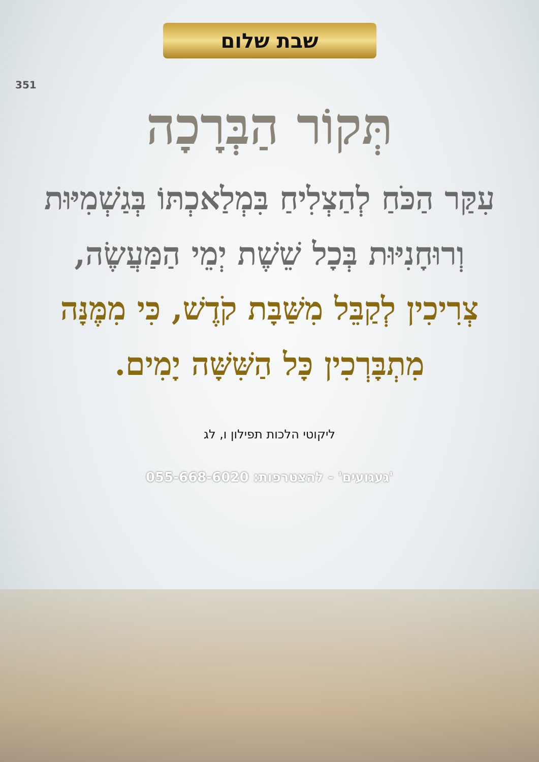שבת שלום
351
תְּקוֹר הַבְּרָכָה
עִקַּר הַכֹּחַ לְהַצְלִיחַ בִּמְלַאכְתּוֹ בְּגַשְׁמִיּוּת וְרוּחָנִיּוּת בְּכָל שֵׁשֶׁת יְמֵי הַמַּעֲשֶׂה,
צְרִיכִין לְקַבֵּל מִשַּׁבָּת קֹדֶשׁ, כִּי מִמֶּנָּה מִתְבָּרְכִין כָּל הַשִּׁשָּׁה יָמִים.
ליקוטי הלכות תפילון ו, לג
'געגועים' - להצטרפות: 055-668-6020